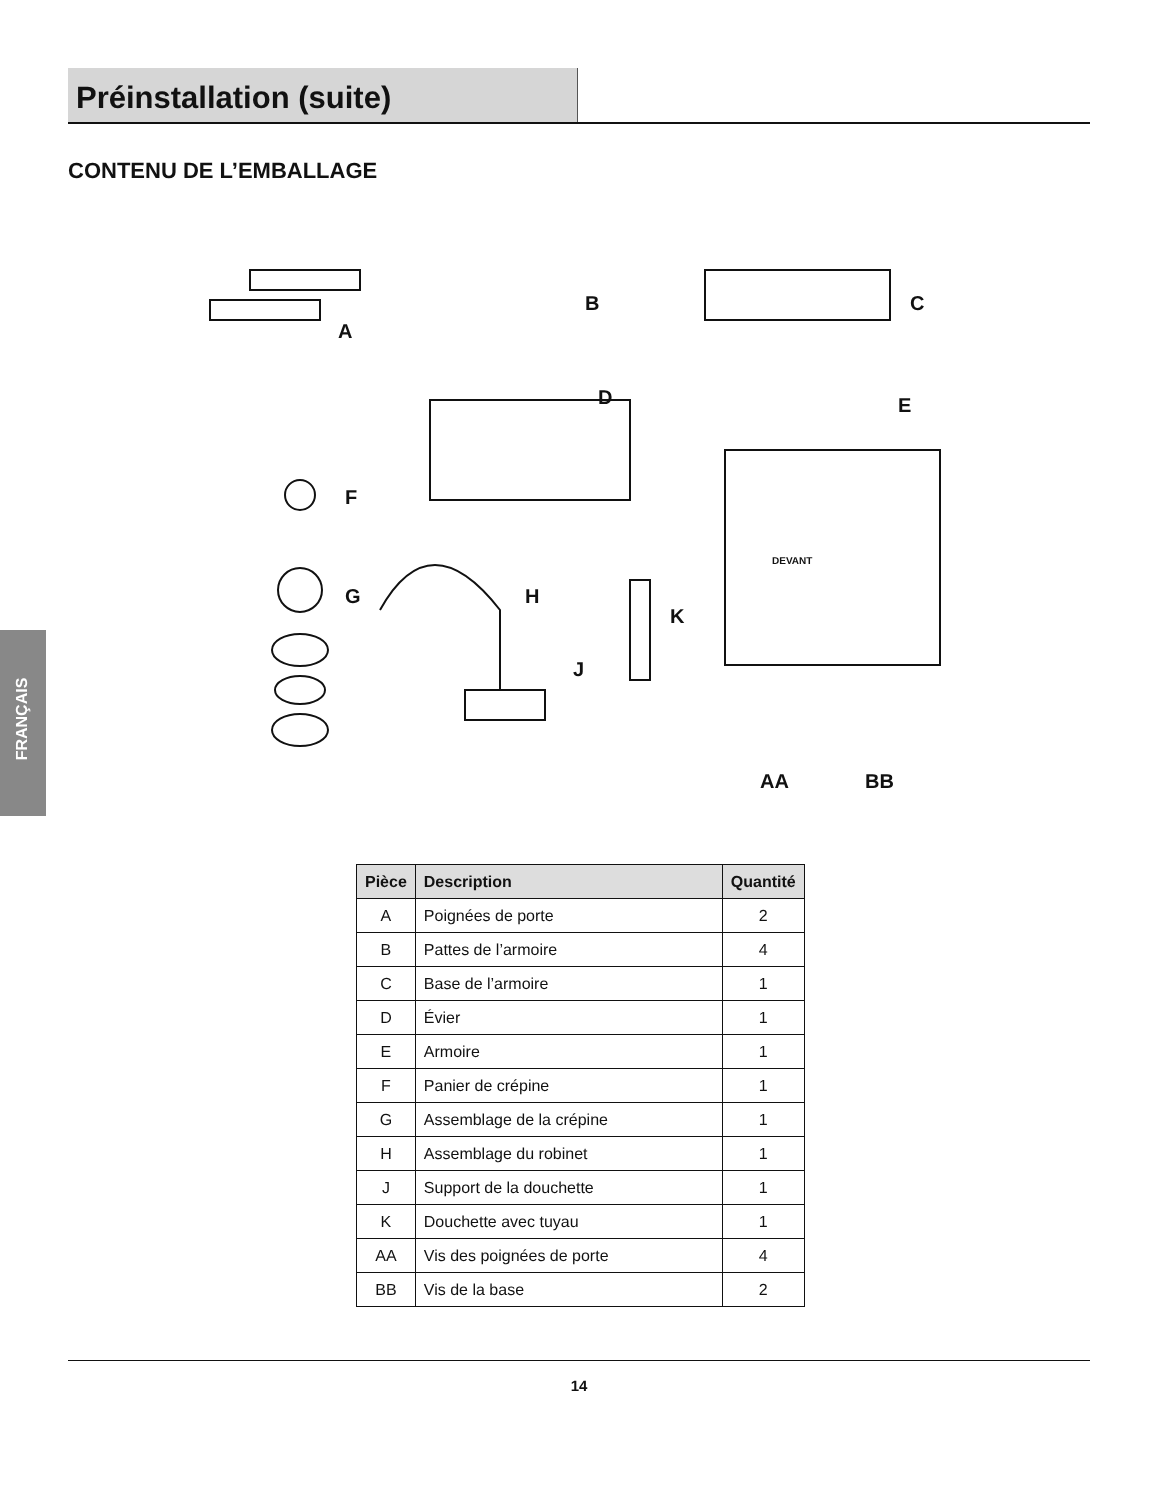Préinstallation (suite)
CONTENU DE L’EMBALLAGE
FRANÇAIS
A
B C
DEVANT
D E
F
G H
K
J
AA BB
| Pièce | Description | Quantité |
| --- | --- | --- |
| A | Poignées de porte | 2 |
| B | Pattes de l’armoire | 4 |
| C | Base de l’armoire | 1 |
| D | Évier | 1 |
| E | Armoire | 1 |
| F | Panier de crépine | 1 |
| G | Assemblage de la crépine | 1 |
| H | Assemblage du robinet | 1 |
| J | Support de la douchette | 1 |
| K | Douchette avec tuyau | 1 |
| AA | Vis des poignées de porte | 4 |
| BB | Vis de la base | 2 |
14